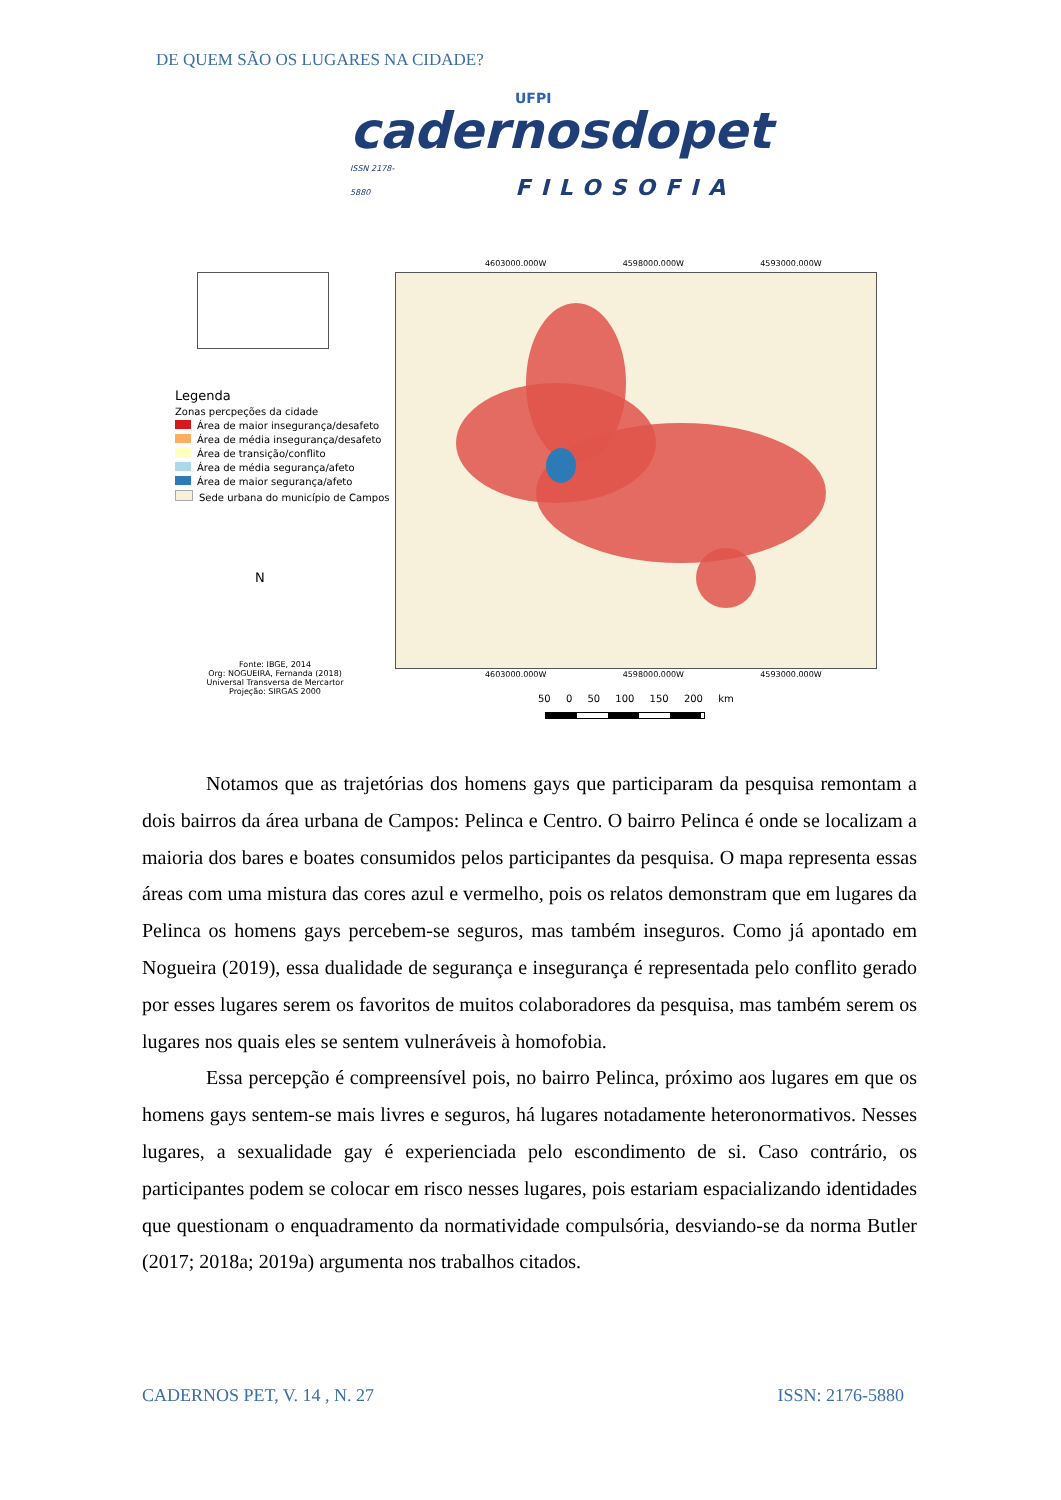DE QUEM SÃO OS LUGARES NA CIDADE?
UFPI
cadernosdopet
ISSN 2178-5880 FILOSOFIA
Legenda
Zonas percpeções da cidade
Área de maior insegurança/desafeto
Área de média insegurança/desafeto
Área de transição/conflito
Área de média segurança/afeto
Área de maior segurança/afeto
Sede urbana do município de Campos
N
Fonte: IBGE, 2014
Org: NOGUEIRA, Fernanda (2018)
Universal Transversa de Mercartor
Projeção: SIRGAS 2000
4603000.000W 4598000.000W 4593000.000W
4603000.000W 4598000.000W 4593000.000W
50 0 50 100 150 200 km
Notamos que as trajetórias dos homens gays que participaram da pesquisa remontam a dois bairros da área urbana de Campos: Pelinca e Centro. O bairro Pelinca é onde se localizam a maioria dos bares e boates consumidos pelos participantes da pesquisa. O mapa representa essas áreas com uma mistura das cores azul e vermelho, pois os relatos demonstram que em lugares da Pelinca os homens gays percebem-se seguros, mas também inseguros. Como já apontado em Nogueira (2019), essa dualidade de segurança e insegurança é representada pelo conflito gerado por esses lugares serem os favoritos de muitos colaboradores da pesquisa, mas também serem os lugares nos quais eles se sentem vulneráveis à homofobia.
Essa percepção é compreensível pois, no bairro Pelinca, próximo aos lugares em que os homens gays sentem-se mais livres e seguros, há lugares notadamente heteronormativos. Nesses lugares, a sexualidade gay é experienciada pelo escondimento de si. Caso contrário, os participantes podem se colocar em risco nesses lugares, pois estariam espacializando identidades que questionam o enquadramento da normatividade compulsória, desviando-se da norma Butler (2017; 2018a; 2019a) argumenta nos trabalhos citados.
CADERNOS PET, V. 14 , N. 27 ISSN: 2176-5880